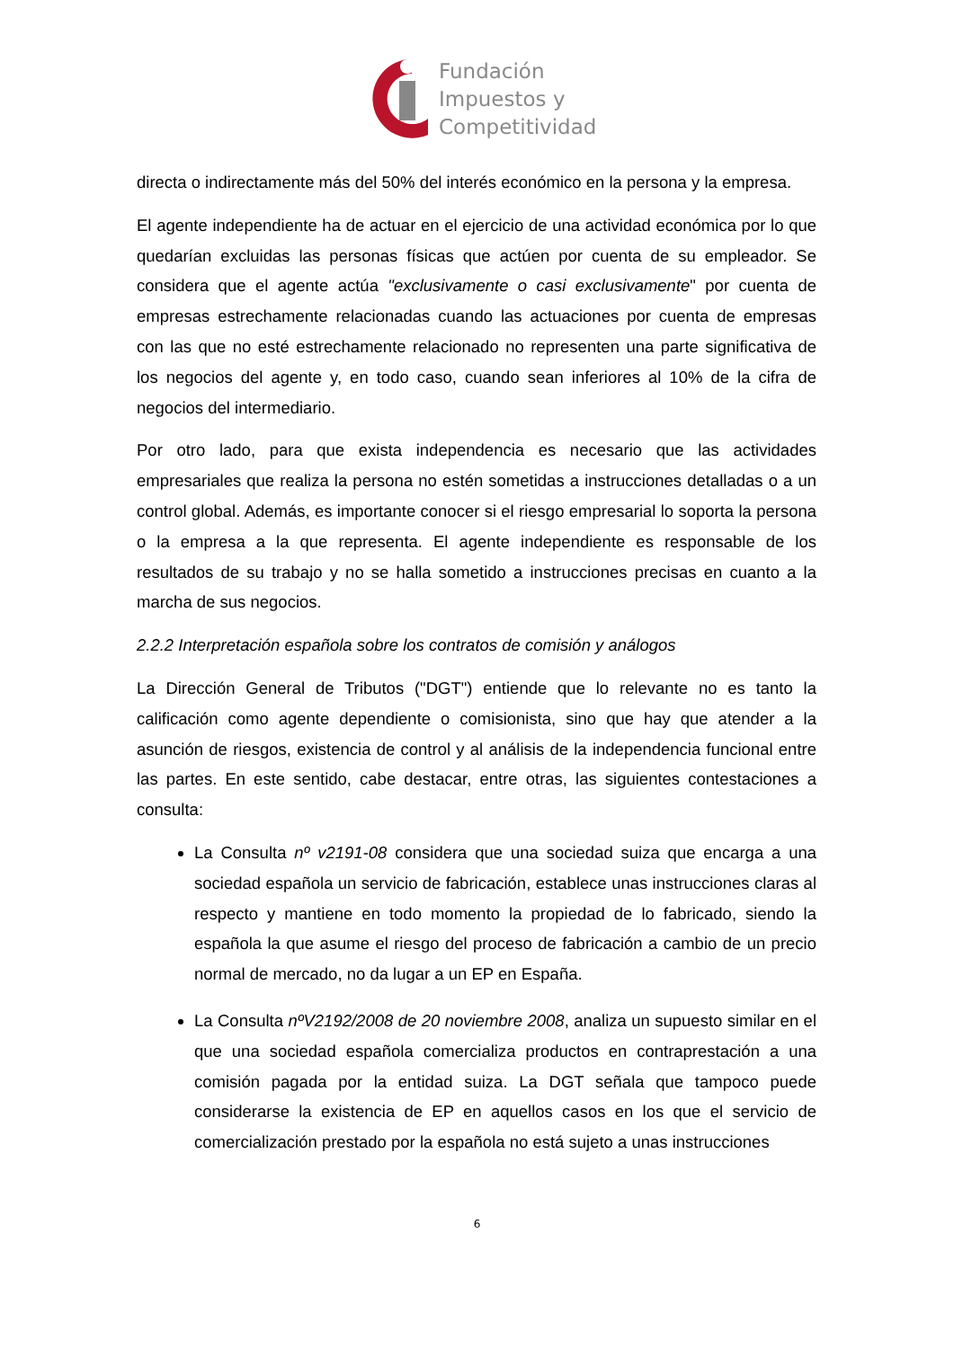Fundación
Impuestos y
Competitividad
directa o indirectamente más del 50% del interés económico en la persona y la empresa.
El agente independiente ha de actuar en el ejercicio de una actividad económica por lo que quedarían excluidas las personas físicas que actúen por cuenta de su empleador. Se considera que el agente actúa "exclusivamente o casi exclusivamente" por cuenta de empresas estrechamente relacionadas cuando las actuaciones por cuenta de empresas con las que no esté estrechamente relacionado no representen una parte significativa de los negocios del agente y, en todo caso, cuando sean inferiores al 10% de la cifra de negocios del intermediario.
Por otro lado, para que exista independencia es necesario que las actividades empresariales que realiza la persona no estén sometidas a instrucciones detalladas o a un control global. Además, es importante conocer si el riesgo empresarial lo soporta la persona o la empresa a la que representa. El agente independiente es responsable de los resultados de su trabajo y no se halla sometido a instrucciones precisas en cuanto a la marcha de sus negocios.
2.2.2 Interpretación española sobre los contratos de comisión y análogos
La Dirección General de Tributos ("DGT") entiende que lo relevante no es tanto la calificación como agente dependiente o comisionista, sino que hay que atender a la asunción de riesgos, existencia de control y al análisis de la independencia funcional entre las partes. En este sentido, cabe destacar, entre otras, las siguientes contestaciones a consulta:
La Consulta nº v2191-08 considera que una sociedad suiza que encarga a una sociedad española un servicio de fabricación, establece unas instrucciones claras al respecto y mantiene en todo momento la propiedad de lo fabricado, siendo la española la que asume el riesgo del proceso de fabricación a cambio de un precio normal de mercado, no da lugar a un EP en España.
La Consulta nºV2192/2008 de 20 noviembre 2008, analiza un supuesto similar en el que una sociedad española comercializa productos en contraprestación a una comisión pagada por la entidad suiza. La DGT señala que tampoco puede considerarse la existencia de EP en aquellos casos en los que el servicio de comercialización prestado por la española no está sujeto a unas instrucciones
6